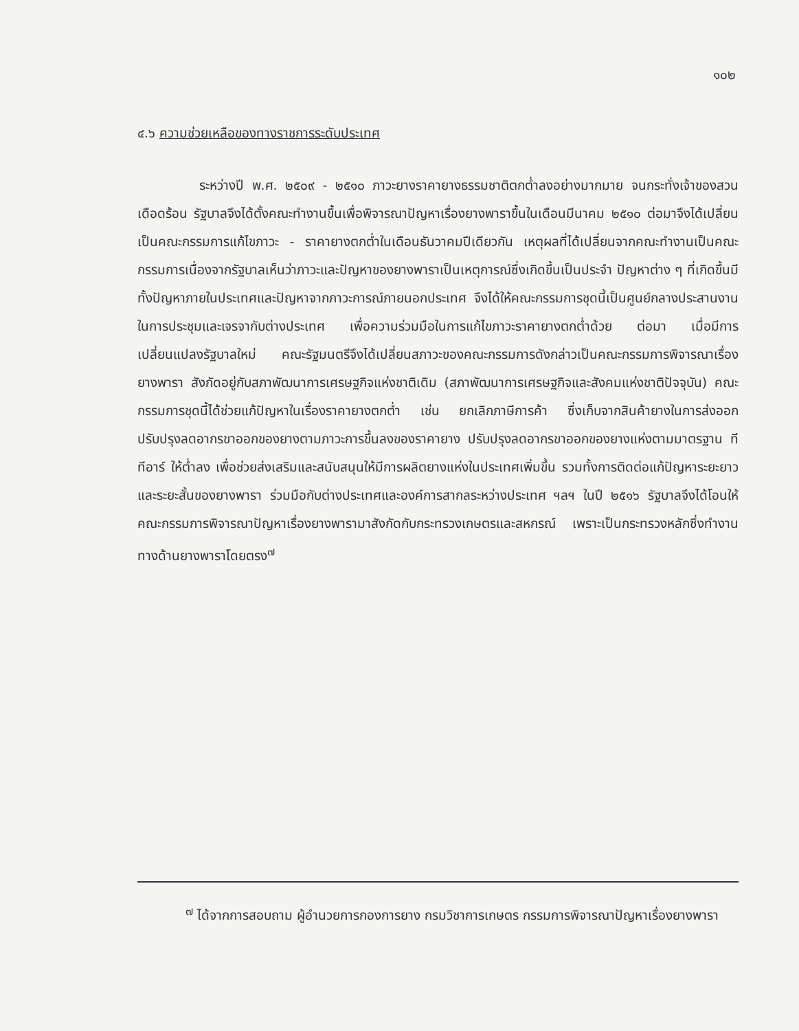๑๐๒
๔.๖ ความช่วยเหลือของทางราชการระดับประเทศ
ระหว่างปี พ.ศ. ๒๕๐๙ - ๒๕๑๐ ภาวะยางราคายางธรรมชาติตกต่ำลงอย่างมากมาย จนกระทั่งเจ้าของสวนเดือดร้อน รัฐบาลจึงได้ตั้งคณะทำงานขึ้นเพื่อพิจารณาปัญหาเรื่องยางพาราขึ้นในเดือนมีนาคม ๒๕๑๐ ต่อมาจึงได้เปลี่ยนเป็นคณะกรรมการแก้ไขภาวะ - ราคายางตกต่ำในเดือนธันวาคมปีเดียวกัน เหตุผลที่ได้เปลี่ยนจากคณะทำงานเป็นคณะกรรมการเนื่องจากรัฐบาลเห็นว่าภาวะและปัญหาของยางพาราเป็นเหตุการณ์ซึ่งเกิดขึ้นเป็นประจำ ปัญหาต่าง ๆ ที่เกิดขึ้นมีทั้งปัญหาภายในประเทศและปัญหาจากภาวะการณ์ภายนอกประเทศ จึงได้ให้คณะกรรมการชุดนี้เป็นศูนย์กลางประสานงานในการประชุมและเจรจากับต่างประเทศ เพื่อความร่วมมือในการแก้ไขภาวะราคายางตกต่ำด้วย ต่อมา เมื่อมีการเปลี่ยนแปลงรัฐบาลใหม่ คณะรัฐมนตรีจึงได้เปลี่ยนสภาวะของคณะกรรมการดังกล่าวเป็นคณะกรรมการพิจารณาเรื่องยางพารา สังกัดอยู่กับสภาพัฒนาการเศรษฐกิจแห่งชาติเดิม (สภาพัฒนาการเศรษฐกิจและสังคมแห่งชาติปัจจุบัน) คณะกรรมการชุดนี้ได้ช่วยแก้ปัญหาในเรื่องราคายางตกต่ำ เช่น ยกเลิกภาษีการค้า ซึ่งเก็บจากสินค้ายางในการส่งออก ปรับปรุงลดอากรขาออกของยางตามภาวะการขึ้นลงของราคายาง ปรับปรุงลดอากรขาออกของยางแห่งตามมาตรฐาน ทีทีอาร์ ให้ต่ำลง เพื่อช่วยส่งเสริมและสนับสนุนให้มีการผลิตยางแห่งในประเทศเพิ่มขึ้น รวมทั้งการติดต่อแก้ปัญหาระยะยาวและระยะสั้นของยางพารา ร่วมมือกับต่างประเทศและองค์การสากลระหว่างประเทศ ฯลฯ ในปี ๒๕๑๖ รัฐบาลจึงได้โอนให้คณะกรรมการพิจารณาปัญหาเรื่องยางพารามาสังกัดกับกระทรวงเกษตรและสหกรณ์ เพราะเป็นกระทรวงหลักซึ่งทำงานทางด้านยางพาราโดยตรง<sup>๗</sup>
<sup>๗</sup> ได้จากการสอบถาม ผู้อำนวยการกองการยาง กรมวิชาการเกษตร กรรมการพิจารณาปัญหาเรื่องยางพารา